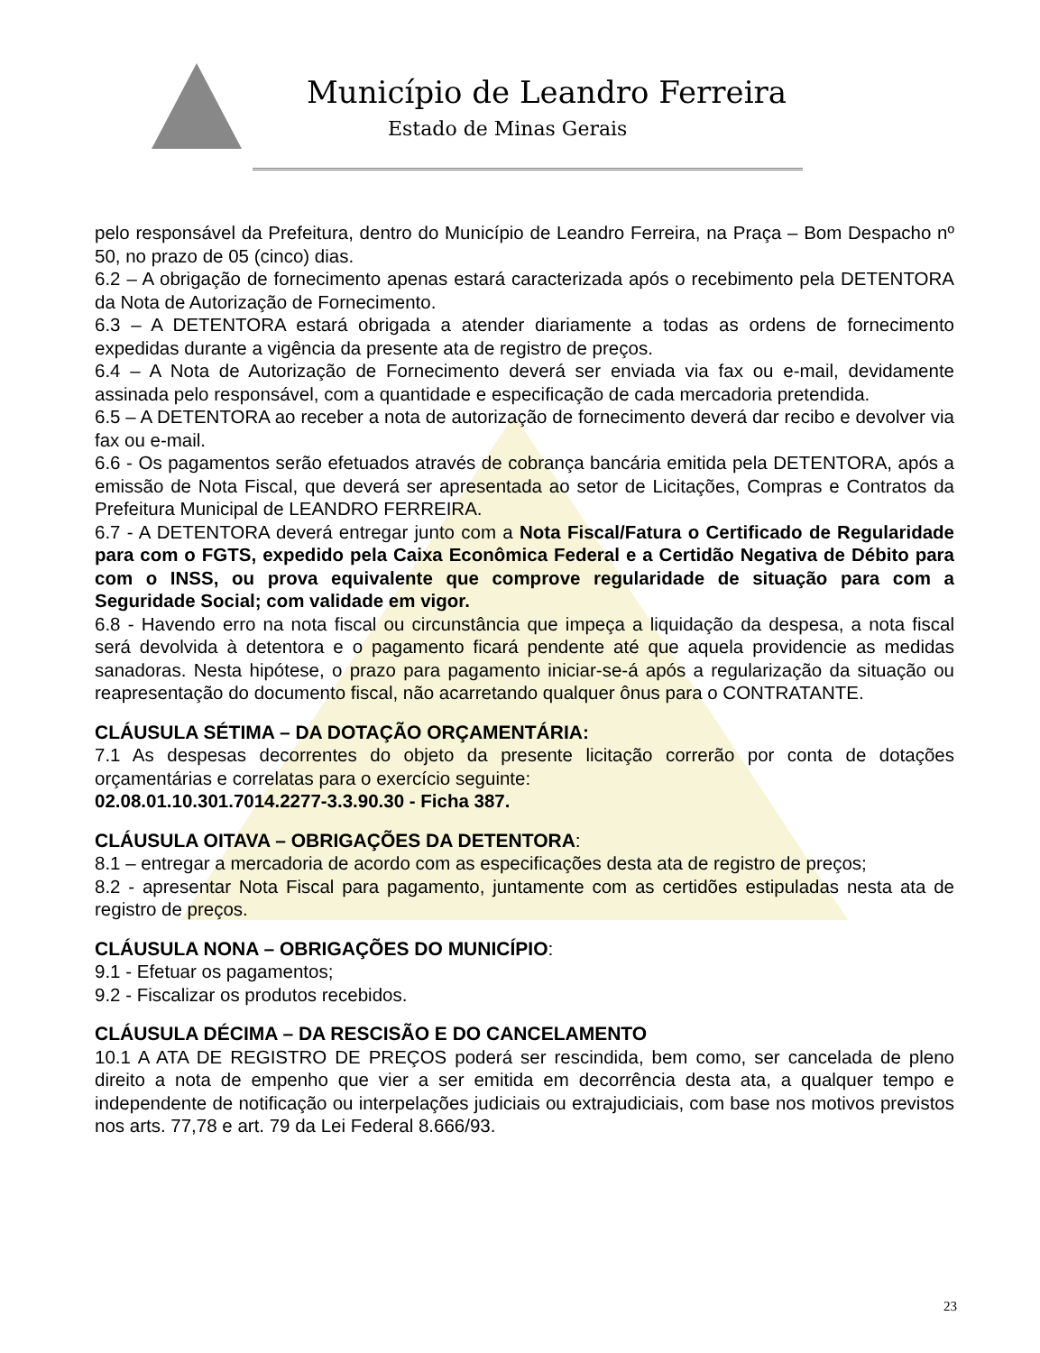Município de Leandro Ferreira
Estado de Minas Gerais
pelo responsável da Prefeitura, dentro do Município de Leandro Ferreira, na Praça – Bom Despacho nº 50, no prazo de 05 (cinco) dias.
6.2 – A obrigação de fornecimento apenas estará caracterizada após o recebimento pela DETENTORA da Nota de Autorização de Fornecimento.
6.3 – A DETENTORA estará obrigada a atender diariamente a todas as ordens de fornecimento expedidas durante a vigência da presente ata de registro de preços.
6.4 – A Nota de Autorização de Fornecimento deverá ser enviada via fax ou e-mail, devidamente assinada pelo responsável, com a quantidade e especificação de cada mercadoria pretendida.
6.5 – A DETENTORA ao receber a nota de autorização de fornecimento deverá dar recibo e devolver via fax ou e-mail.
6.6 - Os pagamentos serão efetuados através de cobrança bancária emitida pela DETENTORA, após a emissão de Nota Fiscal, que deverá ser apresentada ao setor de Licitações, Compras e Contratos da Prefeitura Municipal de LEANDRO FERREIRA.
6.7 - A DETENTORA deverá entregar junto com a Nota Fiscal/Fatura o Certificado de Regularidade para com o FGTS, expedido pela Caixa Econômica Federal e a Certidão Negativa de Débito para com o INSS, ou prova equivalente que comprove regularidade de situação para com a Seguridade Social; com validade em vigor.
6.8 - Havendo erro na nota fiscal ou circunstância que impeça a liquidação da despesa, a nota fiscal será devolvida à detentora e o pagamento ficará pendente até que aquela providencie as medidas sanadoras. Nesta hipótese, o prazo para pagamento iniciar-se-á após a regularização da situação ou reapresentação do documento fiscal, não acarretando qualquer ônus para o CONTRATANTE.
CLÁUSULA SÉTIMA – DA DOTAÇÃO ORÇAMENTÁRIA:
7.1 As despesas decorrentes do objeto da presente licitação correrão por conta de dotações orçamentárias e correlatas para o exercício seguinte:
02.08.01.10.301.7014.2277-3.3.90.30 - Ficha 387.
CLÁUSULA OITAVA – OBRIGAÇÕES DA DETENTORA:
8.1 – entregar a mercadoria de acordo com as especificações desta ata de registro de preços;
8.2 - apresentar Nota Fiscal para pagamento, juntamente com as certidões estipuladas nesta ata de registro de preços.
CLÁUSULA NONA – OBRIGAÇÕES DO MUNICÍPIO:
9.1 - Efetuar os pagamentos;
9.2 - Fiscalizar os produtos recebidos.
CLÁUSULA DÉCIMA – DA RESCISÃO E DO CANCELAMENTO
10.1 A ATA DE REGISTRO DE PREÇOS poderá ser rescindida, bem como, ser cancelada de pleno direito a nota de empenho que vier a ser emitida em decorrência desta ata, a qualquer tempo e independente de notificação ou interpelações judiciais ou extrajudiciais, com base nos motivos previstos nos arts. 77,78 e art. 79 da Lei Federal 8.666/93.
23